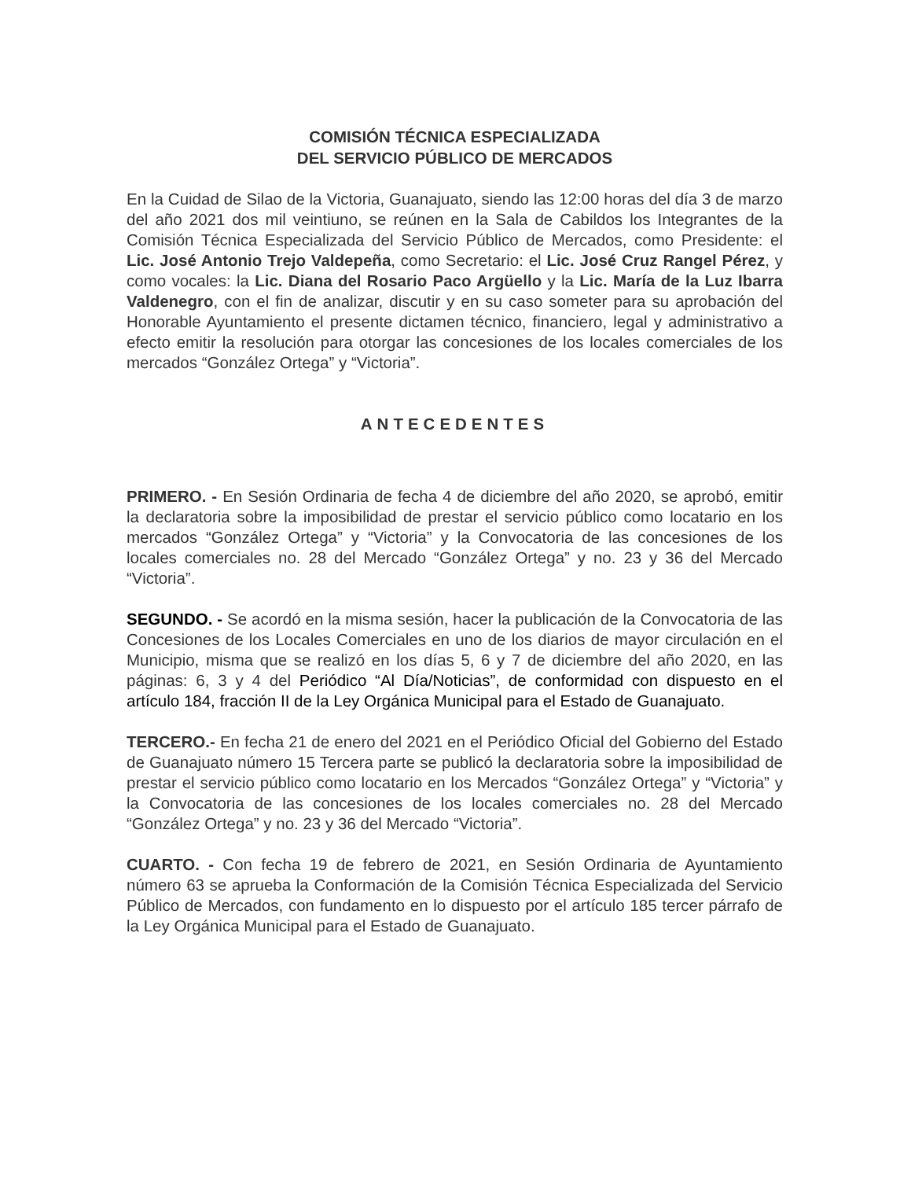COMISIÓN TÉCNICA ESPECIALIZADA
DEL SERVICIO PÚBLICO DE MERCADOS
En la Cuidad de Silao de la Victoria, Guanajuato, siendo las 12:00 horas del día 3 de marzo del año 2021 dos mil veintiuno, se reúnen en la Sala de Cabildos los Integrantes de la Comisión Técnica Especializada del Servicio Público de Mercados, como Presidente: el Lic. José Antonio Trejo Valdepeña, como Secretario: el Lic. José Cruz Rangel Pérez, y como vocales: la Lic. Diana del Rosario Paco Argüello y la Lic. María de la Luz Ibarra Valdenegro, con el fin de analizar, discutir y en su caso someter para su aprobación del Honorable Ayuntamiento el presente dictamen técnico, financiero, legal y administrativo a efecto emitir la resolución para otorgar las concesiones de los locales comerciales de los mercados “González Ortega” y “Victoria”.
ANTECEDENTES
PRIMERO. - En Sesión Ordinaria de fecha 4 de diciembre del año 2020, se aprobó, emitir la declaratoria sobre la imposibilidad de prestar el servicio público como locatario en los mercados “González Ortega” y “Victoria” y la Convocatoria de las concesiones de los locales comerciales no. 28 del Mercado “González Ortega” y no. 23 y 36 del Mercado “Victoria”.
SEGUNDO. - Se acordó en la misma sesión, hacer la publicación de la Convocatoria de las Concesiones de los Locales Comerciales en uno de los diarios de mayor circulación en el Municipio, misma que se realizó en los días 5, 6 y 7 de diciembre del año 2020, en las páginas: 6, 3 y 4 del Periódico “Al Día/Noticias”, de conformidad con dispuesto en el artículo 184, fracción II de la Ley Orgánica Municipal para el Estado de Guanajuato.
TERCERO.- En fecha 21 de enero del 2021 en el Periódico Oficial del Gobierno del Estado de Guanajuato número 15 Tercera parte se publicó la declaratoria sobre la imposibilidad de prestar el servicio público como locatario en los Mercados “González Ortega” y “Victoria” y la Convocatoria de las concesiones de los locales comerciales no. 28 del Mercado “González Ortega” y no. 23 y 36 del Mercado “Victoria”.
CUARTO. - Con fecha 19 de febrero de 2021, en Sesión Ordinaria de Ayuntamiento número 63 se aprueba la Conformación de la Comisión Técnica Especializada del Servicio Público de Mercados, con fundamento en lo dispuesto por el artículo 185 tercer párrafo de la Ley Orgánica Municipal para el Estado de Guanajuato.